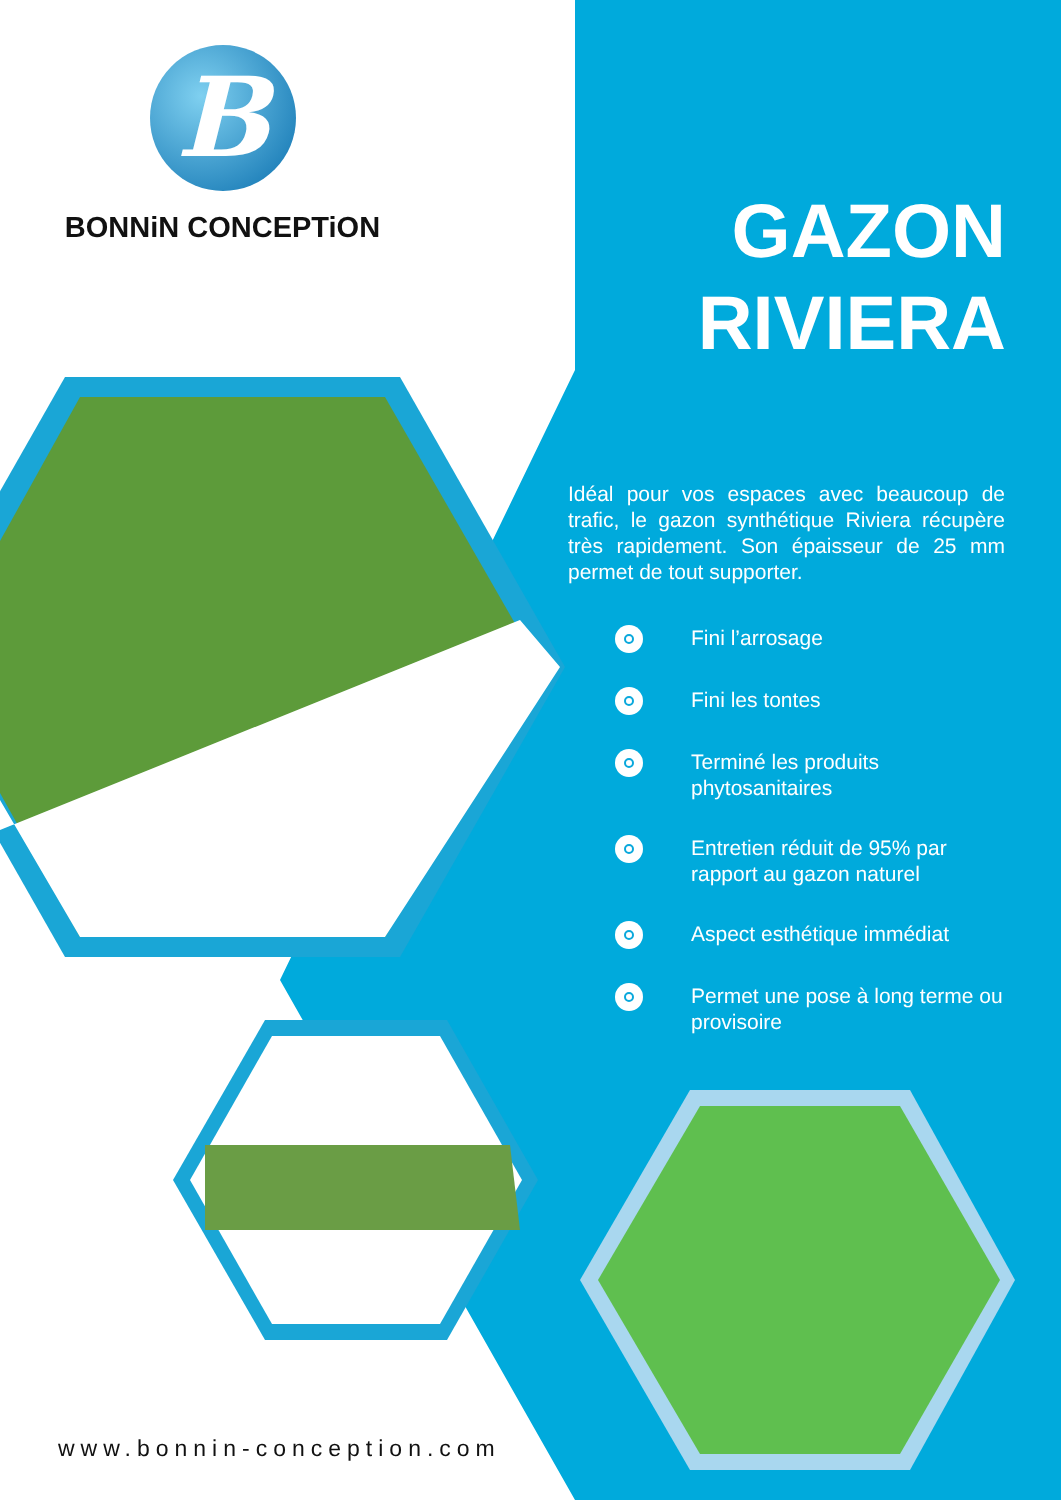B
BONNiN CONCEPTiON
GAZON
RIVIERA
Idéal pour vos espaces avec beaucoup de trafic, le gazon synthétique Riviera récupère très rapidement. Son épaisseur de 25 mm permet de tout supporter.
Fini l’arrosage
Fini les tontes
Terminé les produits phytosanitaires
Entretien réduit de 95% par rapport au gazon naturel
Aspect esthétique immédiat
Permet une pose à long terme ou provisoire
www.bonnin-conception.com